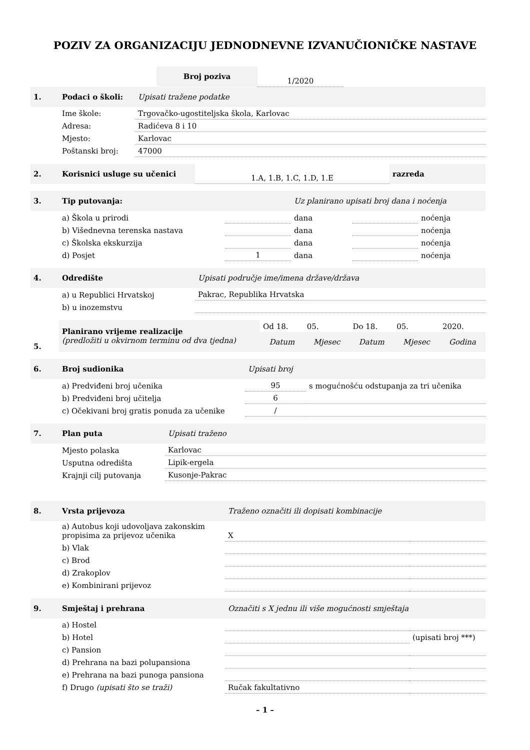POZIV ZA ORGANIZACIJU JEDNODNEVNE IZVANUČIONIČKE NASTAVE
| | Broj poziva | 1/2020 | |
| 1. | Podaci o školi: | Upisati tražene podatke |
| | Ime škole: | Trgovačko-ugostiteljska škola, Karlovac |
| | Adresa: | Radićeva 8 i 10 |
| | Mjesto: | Karlovac |
| | Poštanski broj: | 47000 |
| 2. | Korisnici usluge su učenici | 1.A, 1.B, 1.C, 1.D, 1.E | razreda |
| 3. | Tip putovanja: | | Uz planirano upisati broj dana i noćenja | | |
| | a) Škola u prirodi | | dana | | noćenja |
| | b) Višednevna terenska nastava | | dana | | noćenja |
| | c) Školska ekskurzija | | dana | | noćenja |
| | d) Posjet | 1 | dana | | noćenja |
| 4. | Odredište | Upisati područje ime/imena države/država |
| | a) u Republici Hrvatskoj | Pakrac, Republika Hrvatska |
| | b) u inozemstvu | |
| 5. | Planirano vrijeme realizacije (predložiti u okvirnom terminu od dva tjedna) | Od 18. | 05. | Do 18. | 05. | 2020. |
| | | Datum | Mjesec | Datum | Mjesec | Godina |
| 6. | Broj sudionika | Upisati broj | |
| | a) Predviđeni broj učenika | 95 | s mogućnošću odstupanja za tri učenika |
| | b) Predviđeni broj učitelja | 6 | |
| | c) Očekivani broj gratis ponuda za učenike | / | |
| 7. | Plan puta | Upisati traženo |
| | Mjesto polaska | Karlovac |
| | Usputna odredišta | Lipik-ergela |
| | Krajnji cilj putovanja | Kusonje-Pakrac |
| 8. | Vrsta prijevoza | Traženo označiti ili dopisati kombinacije | |
| | a) Autobus koji udovoljava zakonskim propisima za prijevoz učenika | X | |
| | b) Vlak | | |
| | c) Brod | | |
| | d) Zrakoplov | | |
| | e) Kombinirani prijevoz | | |
| 9. | Smještaj i prehrana | Označiti s X jednu ili više mogućnosti smještaja | |
| | a) Hostel | | |
| | b) Hotel | | (upisati broj ***) |
| | c) Pansion | | |
| | d) Prehrana na bazi polupansiona | | |
| | e) Prehrana na bazi punoga pansiona | | |
| | f) Drugo (upisati što se traži) | Ručak fakultativno | |
– 1 –